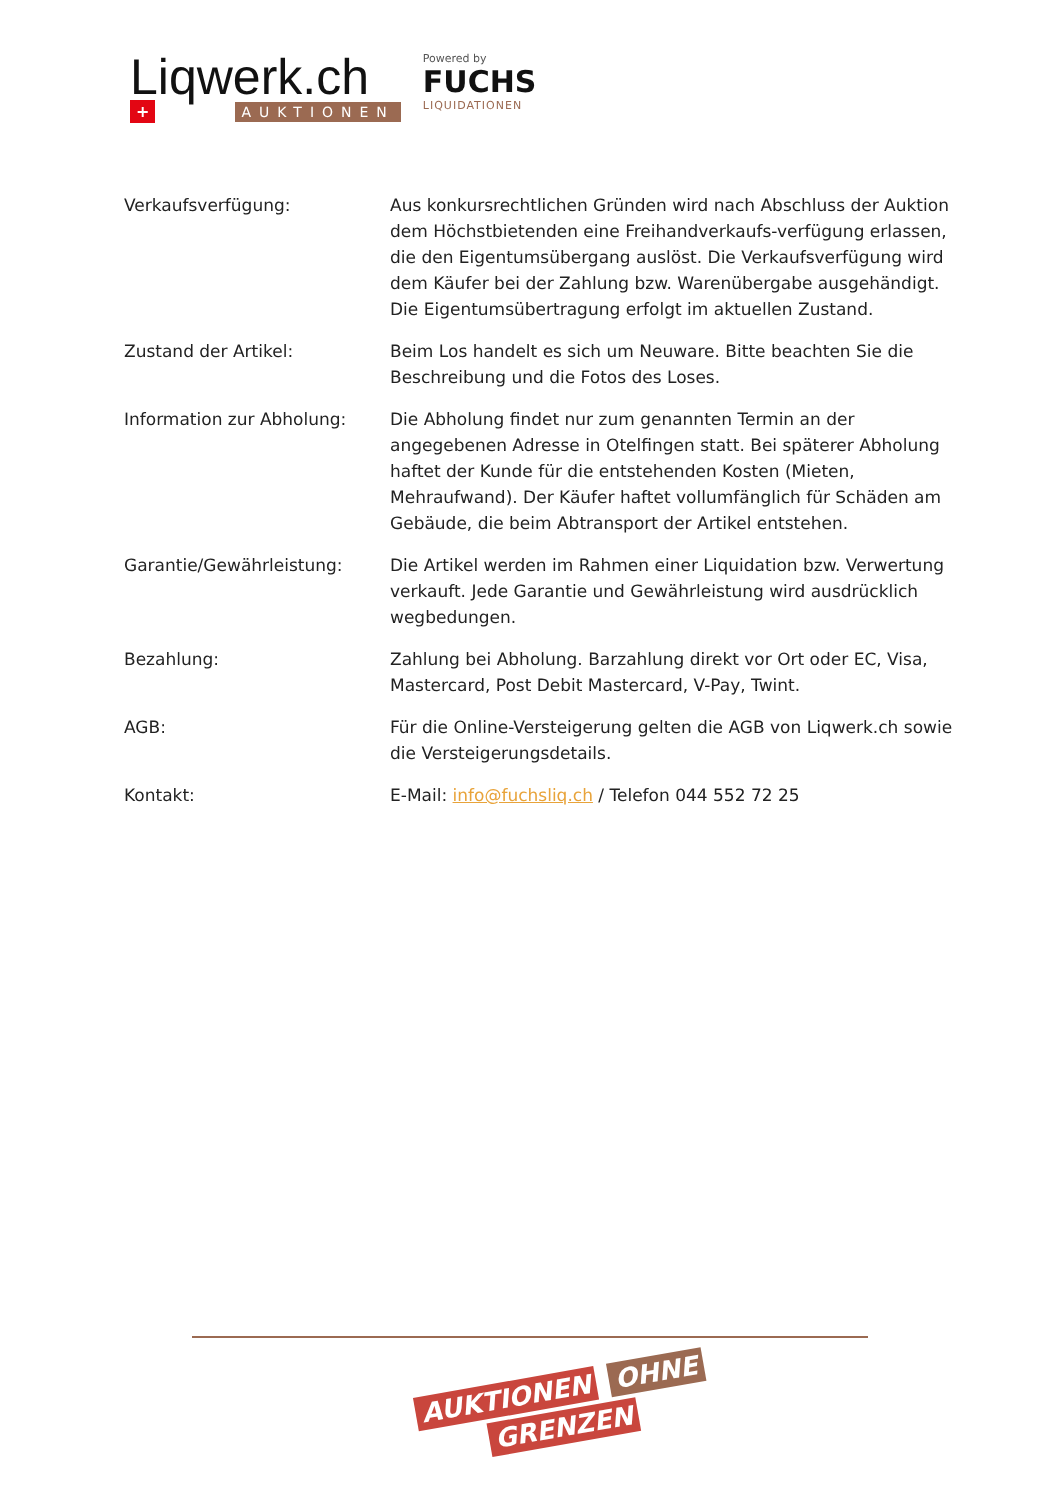Liqwerk.ch
+ AUKTIONEN
Powered by
FUCHS
LIQUIDATIONEN
| Verkaufsverfügung: | Aus konkursrechtlichen Gründen wird nach Abschluss der Auktion dem Höchstbietenden eine Freihandverkaufs-verfügung erlassen, die den Eigentumsübergang auslöst. Die Verkaufsverfügung wird dem Käufer bei der Zahlung bzw. Warenübergabe ausgehändigt. Die Eigentumsübertragung erfolgt im aktuellen Zustand. |
| Zustand der Artikel: | Beim Los handelt es sich um Neuware. Bitte beachten Sie die Beschreibung und die Fotos des Loses. |
| Information zur Abholung: | Die Abholung findet nur zum genannten Termin an der angegebenen Adresse in Otelfingen statt. Bei späterer Abholung haftet der Kunde für die entstehenden Kosten (Mieten, Mehraufwand). Der Käufer haftet vollumfänglich für Schäden am Gebäude, die beim Abtransport der Artikel entstehen. |
| Garantie/Gewährleistung: | Die Artikel werden im Rahmen einer Liquidation bzw. Verwertung verkauft. Jede Garantie und Gewährleistung wird ausdrücklich wegbedungen. |
| Bezahlung: | Zahlung bei Abholung. Barzahlung direkt vor Ort oder EC, Visa, Mastercard, Post Debit Mastercard, V-Pay, Twint. |
| AGB: | Für die Online-Versteigerung gelten die AGB von Liqwerk.ch sowie die Versteigerungsdetails. |
| Kontakt: | E-Mail: info@fuchsliq.ch / Telefon 044 552 72 25 |
AUKTIONEN OHNE
GRENZEN